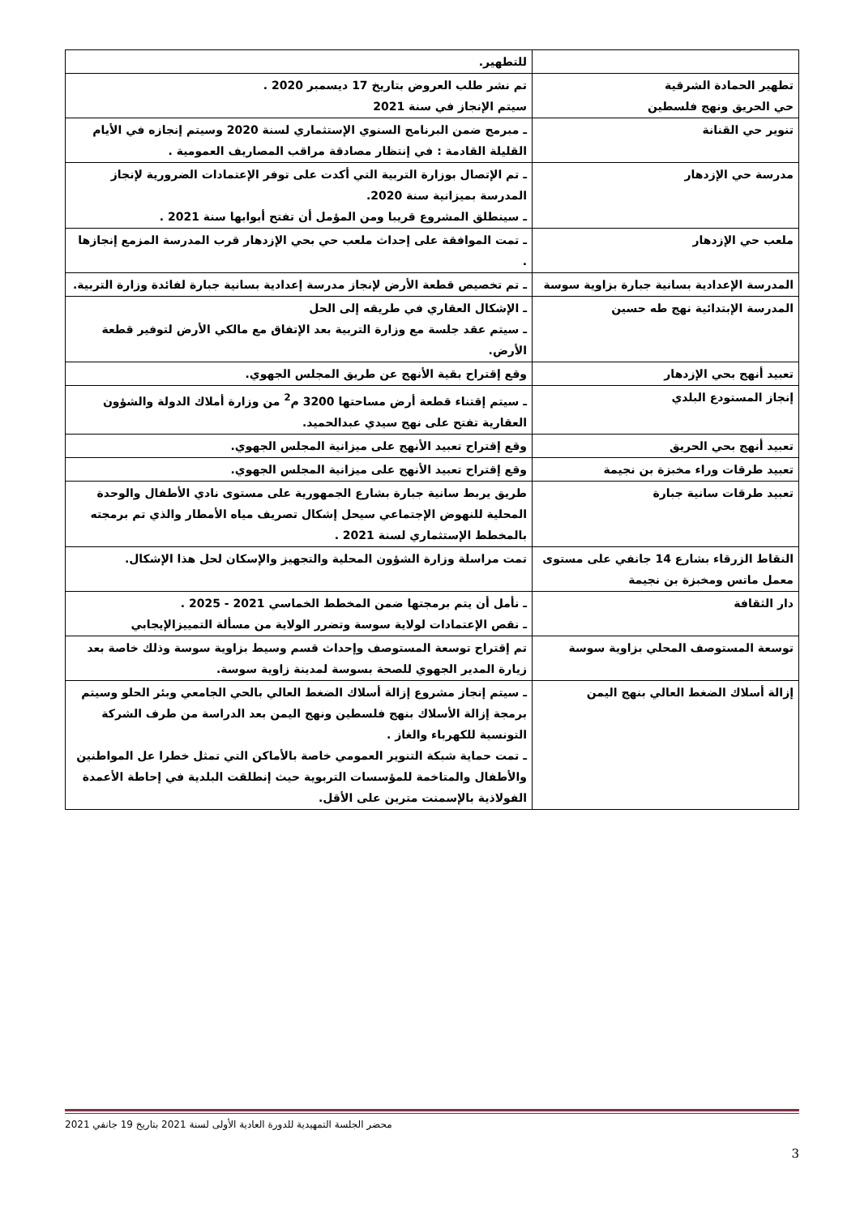| | للتطهير. |
| تطهير الحمادة الشرقية حي الحريق ونهج فلسطين | تم نشر طلب العروض بتاريخ 17 ديسمبر 2020 . سيتم الإنجاز في سنة 2021 |
| تنوير حي القنانة | ـ مبرمج ضمن البرنامج السنوي الإستثماري لسنة 2020 وسيتم إنجازه في الأيام القليلة القادمة : في إنتظار مصادقة مراقب المصاريف العمومية . |
| مدرسة حي الإزدهار | ـ تم الإتصال بوزارة التربية التي أكدت على توفر الإعتمادات الضرورية لإنجاز المدرسة بميزانية سنة 2020. ـ سينطلق المشروع قريبا ومن المؤمل أن تفتح أبوابها سنة 2021 . |
| ملعب حي الإزدهار | ـ تمت الموافقة على إحداث ملعب حي بحي الإزدهار قرب المدرسة المزمع إنجازها . |
| المدرسة الإعدادية بسانية جبارة بزاوية سوسة | ـ تم تخصيص قطعة الأرض لإنجاز مدرسة إعدادية بسانية جبارة لفائدة وزارة التربية. |
| المدرسة الإبتدائية نهج طه حسين | ـ الإشكال العقاري في طريقه إلى الحل ـ سيتم عقد جلسة مع وزارة التربية بعد الإتفاق مع مالكي الأرض لتوفير قطعة الأرض. |
| تعبيد أنهج بحي الإزدهار | وقع إقتراح بقية الأنهج عن طريق المجلس الجهوي. |
| إنجاز المستودع البلدي | ـ سيتم إقتناء قطعة أرض مساحتها 3200 م<sup>2</sup> من وزارة أملاك الدولة والشؤون العقارية تفتح على نهج سيدي عبدالحميد. |
| تعبيد أنهج بحي الحريق | وقع إقتراح تعبيد الأنهج على ميزانية المجلس الجهوي. |
| تعبيد طرقات وراء مخبزة بن نجيمة | وقع إقتراح تعبيد الأنهج على ميزانية المجلس الجهوي. |
| تعبيد طرقات سانية جبارة | طريق يربط سانية جبارة بشارع الجمهورية على مستوى نادي الأطفال والوحدة المحلية للنهوض الإجتماعي سيحل إشكال تصريف مياه الأمطار والذي تم برمجته بالمخطط الإستثماري لسنة 2021 . |
| النقاط الزرقاء بشارع 14 جانفي على مستوى معمل ماتس ومخبزة بن نجيمة | تمت مراسلة وزارة الشؤون المحلية والتجهيز والإسكان لحل هذا الإشكال. |
| دار الثقافة | ـ نأمل أن يتم برمجتها ضمن المخطط الخماسي 2021 - 2025 . ـ نقص الإعتمادات لولاية سوسة وتضرر الولاية من مسألة التمييزالإيجابي |
| توسعة المستوصف المحلي بزاوية سوسة | تم إقتراح توسعة المستوصف وإحداث قسم وسيط بزاوية سوسة وذلك خاصة بعد زيارة المدير الجهوي للصحة بسوسة لمدينة زاوية سوسة. |
| إزالة أسلاك الضغط العالي بنهج اليمن | ـ سيتم إنجاز مشروع إزالة أسلاك الضغط العالي بالحي الجامعي وبئر الحلو وسيتم برمجة إزالة الأسلاك بنهج فلسطين ونهج اليمن بعد الدراسة من طرف الشركة التونسية للكهرباء والغاز . ـ تمت حماية شبكة التنوير العمومي خاصة بالأماكن التي تمثل خطرا عل المواطنين والأطفال والمتاخمة للمؤسسات التربوية حيث إنطلقت البلدية في إحاطة الأعمدة الفولاذية بالإسمنت مترين على الأقل. |
محضر الجلسة التمهيدية للدورة العادية الأولى لسنة 2021 بتاريخ 19 جانفي 2021
3